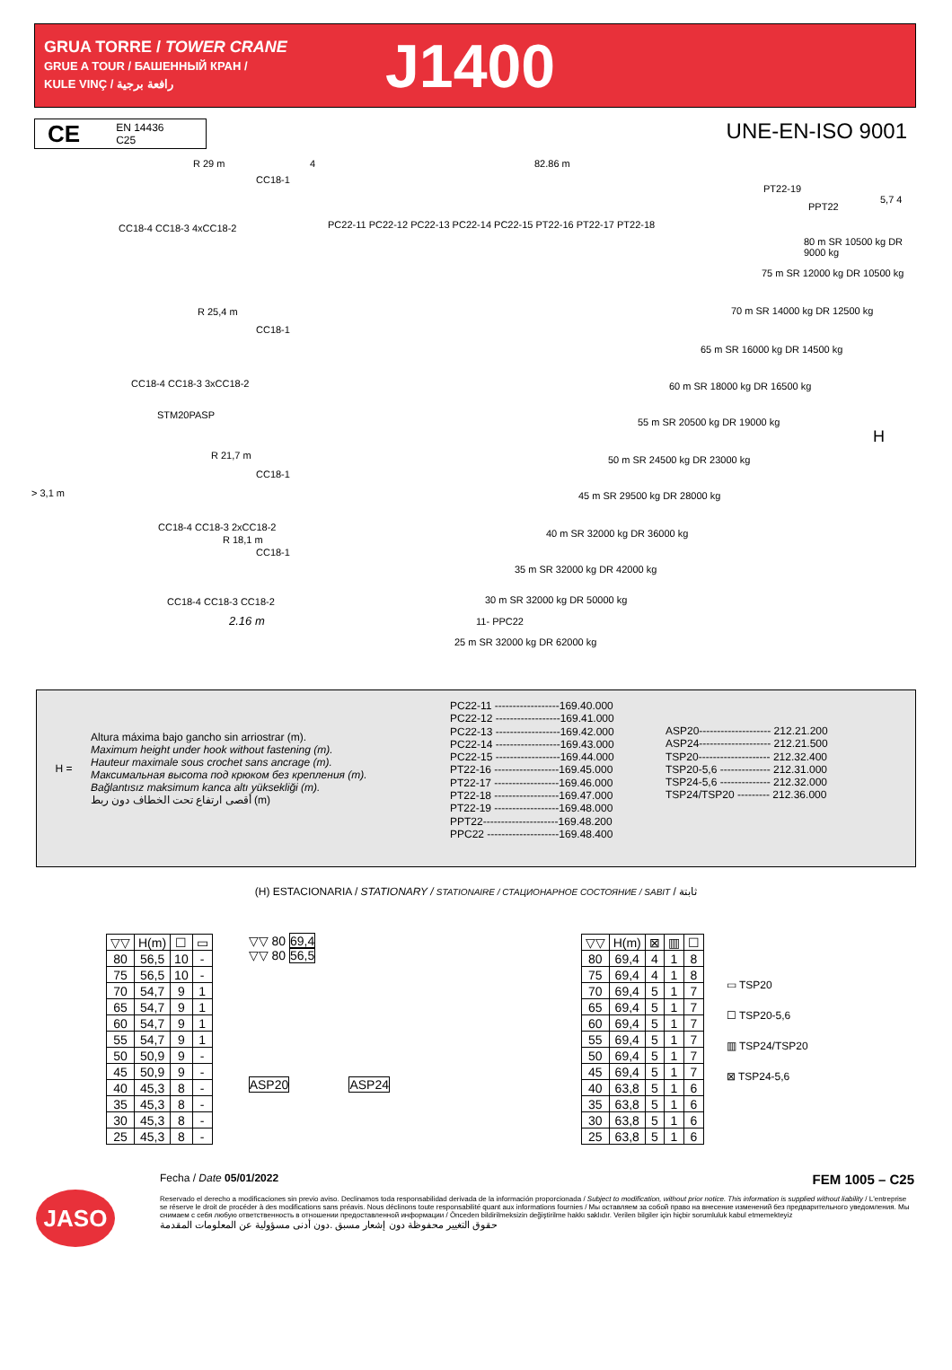GRUA TORRE / TOWER CRANE
GRUE A TOUR / БАШЕННЫЙ КРАН /
KULE VINÇ / رافعة برجية
J1400
CE
EN 14436
C25
UNE-EN-ISO 9001
R 29 m 4 82.86 m
CC18-1
CC18-4 CC18-3 4xCC18-2
PC22-11 PC22-12 PC22-13 PC22-14 PC22-15 PT22-16 PT22-17 PT22-18
PT22-19
PPT22
5,7 4
80 m SR 10500 kg DR 9000 kg
75 m SR 12000 kg DR 10500 kg
70 m SR 14000 kg DR 12500 kg
65 m SR 16000 kg DR 14500 kg
60 m SR 18000 kg DR 16500 kg
55 m SR 20500 kg DR 19000 kg
50 m SR 24500 kg DR 23000 kg
45 m SR 29500 kg DR 28000 kg
40 m SR 32000 kg DR 36000 kg
35 m SR 32000 kg DR 42000 kg
30 m SR 32000 kg DR 50000 kg
11- PPC22
25 m SR 32000 kg DR 62000 kg
R 25,4 m
CC18-1
CC18-4 CC18-3 3xCC18-2
STM20PASP
R 21,7 m
CC18-1
> 3,1 m
CC18-4 CC18-3 2xCC18-2
R 18,1 m
CC18-1
CC18-4 CC18-3 CC18-2
2.16 m
H
H =
Altura máxima bajo gancho sin arriostrar (m).
Maximum height under hook without fastening (m).
Hauteur maximale sous crochet sans ancrage (m).
Максимальная высота под крюком без крепления (m).
Bağlantısız maksimum kanca altı yüksekliği (m).
أقصى ارتفاع تحت الخطاف دون ربط (m)
PC22-11 ------------------169.40.000
PC22-12 ------------------169.41.000
PC22-13 ------------------169.42.000
PC22-14 ------------------169.43.000
PC22-15 ------------------169.44.000
PT22-16 ------------------169.45.000
PT22-17 ------------------169.46.000
PT22-18 ------------------169.47.000
PT22-19 ------------------169.48.000
PPT22---------------------169.48.200
PPC22 --------------------169.48.400
ASP20-------------------- 212.21.200
ASP24-------------------- 212.21.500
TSP20-------------------- 212.32.400
TSP20-5,6 -------------- 212.31.000
TSP24-5,6 -------------- 212.32.000
TSP24/TSP20 --------- 212.36.000
(H) ESTACIONARIA / STATIONARY / STATIONAIRE / СТАЦИОНАРНОЕ СОСТОЯНИЕ / SABIT / ثابتة
| ▽▽ | H(m) | ☐ | ▭ |
| --- | --- | --- | --- |
| 80 | 56,5 | 10 | - |
| 75 | 56,5 | 10 | - |
| 70 | 54,7 | 9 | 1 |
| 65 | 54,7 | 9 | 1 |
| 60 | 54,7 | 9 | 1 |
| 55 | 54,7 | 9 | 1 |
| 50 | 50,9 | 9 | - |
| 45 | 50,9 | 9 | - |
| 40 | 45,3 | 8 | - |
| 35 | 45,3 | 8 | - |
| 30 | 45,3 | 8 | - |
| 25 | 45,3 | 8 | - |
▽▽ 80 69,4
▽▽ 80 56,5
ASP20 ASP24
| ▽▽ | H(m) | ⊠ | ▥ | ☐ |
| --- | --- | --- | --- | --- |
| 80 | 69,4 | 4 | 1 | 8 |
| 75 | 69,4 | 4 | 1 | 8 |
| 70 | 69,4 | 5 | 1 | 7 |
| 65 | 69,4 | 5 | 1 | 7 |
| 60 | 69,4 | 5 | 1 | 7 |
| 55 | 69,4 | 5 | 1 | 7 |
| 50 | 69,4 | 5 | 1 | 7 |
| 45 | 69,4 | 5 | 1 | 7 |
| 40 | 63,8 | 5 | 1 | 6 |
| 35 | 63,8 | 5 | 1 | 6 |
| 30 | 63,8 | 5 | 1 | 6 |
| 25 | 63,8 | 5 | 1 | 6 |
▭ TSP20
☐ TSP20-5,6
▥ TSP24/TSP20
⊠ TSP24-5,6
JASO
Fecha / Date 05/01/2022 FEM 1005 – C25
Reservado el derecho a modificaciones sin previo aviso. Declinamos toda responsabilidad derivada de la información proporcionada / Subject to modification, without prior notice. This information is supplied without liability / L'entreprise se réserve le droit de procéder à des modifications sans préavis. Nous déclinons toute responsabilité quant aux informations fournies / Мы оставляем за собой право на внесение изменений без предварительного уведомления. Мы снимаем с себя любую ответственность в отношении предоставленной информации / Önceden bildirilmeksizin değiştirilme hakkı saklıdır. Verilen bilgiler için hiçbir sorumluluk kabul etmemekteyiz
حقوق التغيير محفوظة دون إشعار مسبق .دون أدنى مسؤولية عن المعلومات المقدمة